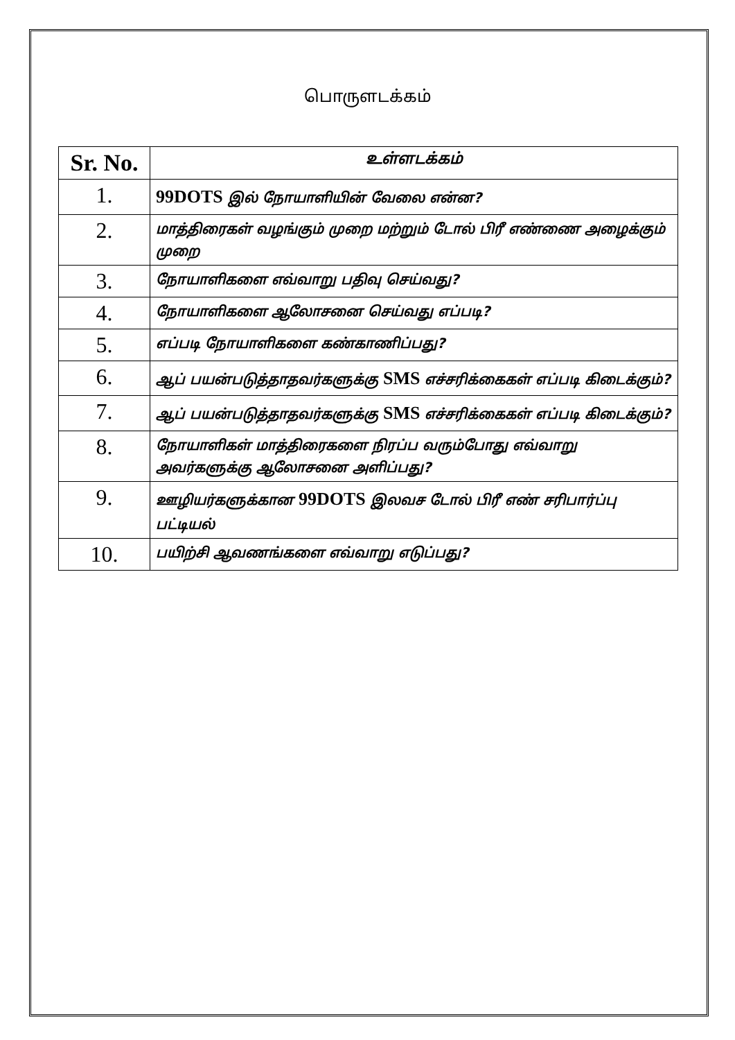பொருளடக்கம்
| Sr. No. | உள்ளடக்கம் |
| --- | --- |
| 1. | 99DOTS இல் நோயாளியின் வேலை என்ன? |
| 2. | மாத்திரைகள் வழங்கும் முறை மற்றும் டோல் பிரீ எண்ணை அழைக்கும் முறை |
| 3. | நோயாளிகளை எவ்வாறு பதிவு செய்வது? |
| 4. | நோயாளிகளை ஆலோசனை செய்வது எப்படி? |
| 5. | எப்படி நோயாளிகளை கண்காணிப்பது? |
| 6. | ஆப் பயன்படுத்தாதவர்களுக்கு SMS எச்சரிக்கைகள் எப்படி கிடைக்கும்? |
| 7. | ஆப் பயன்படுத்தாதவர்களுக்கு SMS எச்சரிக்கைகள் எப்படி கிடைக்கும்? |
| 8. | நோயாளிகள் மாத்திரைகளை நிரப்ப வரும்போது எவ்வாறு அவர்களுக்கு ஆலோசனை அளிப்பது? |
| 9. | ஊழியர்களுக்கான 99DOTS இலவச டோல் பிரீ எண் சரிபார்ப்பு பட்டியல் |
| 10. | பயிற்சி ஆவணங்களை எவ்வாறு எடுப்பது? |